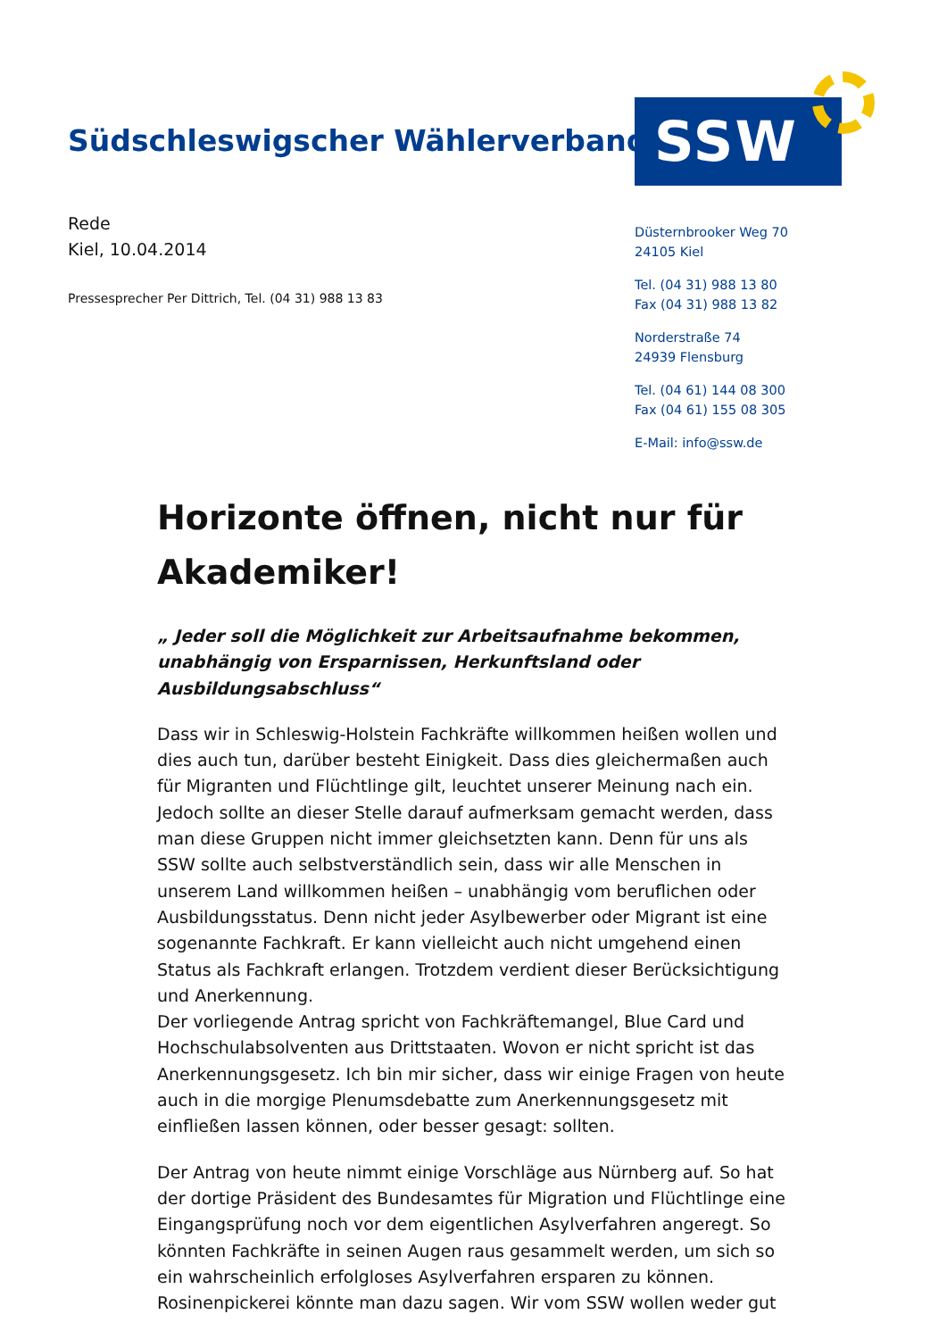Südschleswigscher Wählerverband
SSW
Rede
Kiel, 10.04.2014
Pressesprecher Per Dittrich, Tel. (04 31) 988 13 83
Düsternbrooker Weg 70
24105 Kiel
Tel. (04 31) 988 13 80
Fax (04 31) 988 13 82
Norderstraße 74
24939 Flensburg
Tel. (04 61) 144 08 300
Fax (04 61) 155 08 305
E-Mail: info@ssw.de
Horizonte öffnen, nicht nur für Akademiker!
„ Jeder soll die Möglichkeit zur Arbeitsaufnahme bekommen, unabhängig von Ersparnissen, Herkunftsland oder Ausbildungsabschluss“
Dass wir in Schleswig-Holstein Fachkräfte willkommen heißen wollen und dies auch tun, darüber besteht Einigkeit. Dass dies gleichermaßen auch für Migranten und Flüchtlinge gilt, leuchtet unserer Meinung nach ein. Jedoch sollte an dieser Stelle darauf aufmerksam gemacht werden, dass man diese Gruppen nicht immer gleichsetzten kann. Denn für uns als SSW sollte auch selbstverständlich sein, dass wir alle Menschen in unserem Land willkommen heißen – unabhängig vom beruflichen oder Ausbildungsstatus. Denn nicht jeder Asylbewerber oder Migrant ist eine sogenannte Fachkraft. Er kann vielleicht auch nicht umgehend einen Status als Fachkraft erlangen. Trotzdem verdient dieser Berücksichtigung und Anerkennung.
Der vorliegende Antrag spricht von Fachkräftemangel, Blue Card und Hochschulabsolventen aus Drittstaaten. Wovon er nicht spricht ist das Anerkennungsgesetz. Ich bin mir sicher, dass wir einige Fragen von heute auch in die morgige Plenumsdebatte zum Anerkennungsgesetz mit einfließen lassen können, oder besser gesagt: sollten.
Der Antrag von heute nimmt einige Vorschläge aus Nürnberg auf. So hat der dortige Präsident des Bundesamtes für Migration und Flüchtlinge eine Eingangsprüfung noch vor dem eigentlichen Asylverfahren angeregt. So könnten Fachkräfte in seinen Augen raus gesammelt werden, um sich so ein wahrscheinlich erfolgloses Asylverfahren ersparen zu können. Rosinenpickerei könnte man dazu sagen. Wir vom SSW wollen weder gut